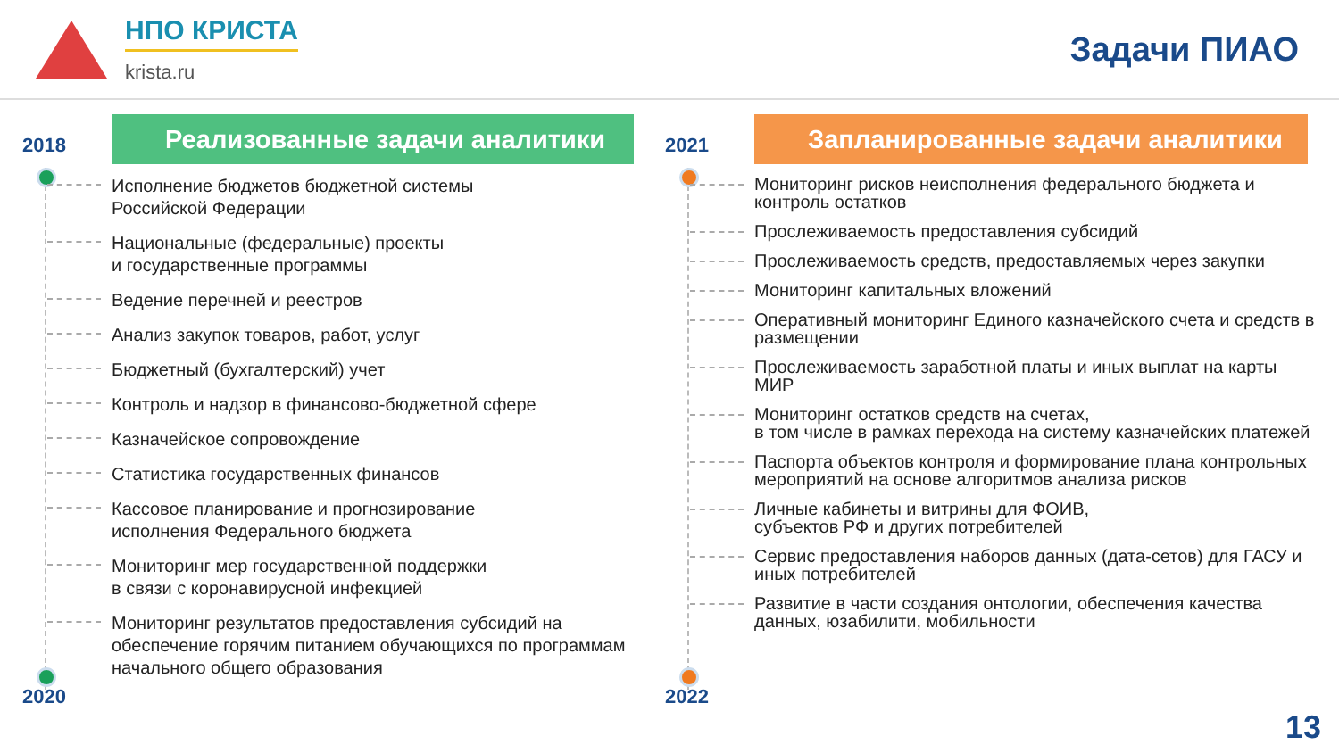НПО КРИСТА
krista.ru
Задачи ПИАО
2018
2020
Реализованные задачи аналитики
Исполнение бюджетов бюджетной системы
Российской Федерации
Национальные (федеральные) проекты
и государственные программы
Ведение перечней и реестров
Анализ закупок товаров, работ, услуг
Бюджетный (бухгалтерский) учет
Контроль и надзор в финансово-бюджетной сфере
Казначейское сопровождение
Статистика государственных финансов
Кассовое планирование и прогнозирование
исполнения Федерального бюджета
Мониторинг мер государственной поддержки
в связи с коронавирусной инфекцией
Мониторинг результатов предоставления субсидий на обеспечение горячим питанием обучающихся по программам начального общего образования
2021
2022
Запланированные задачи аналитики
Мониторинг рисков неисполнения федерального бюджета и контроль остатков
Прослеживаемость предоставления субсидий
Прослеживаемость средств, предоставляемых через закупки
Мониторинг капитальных вложений
Оперативный мониторинг Единого казначейского счета и средств в размещении
Прослеживаемость заработной платы и иных выплат на карты МИР
Мониторинг остатков средств на счетах,
в том числе в рамках перехода на систему казначейских платежей
Паспорта объектов контроля и формирование плана контрольных мероприятий на основе алгоритмов анализа рисков
Личные кабинеты и витрины для ФОИВ,
субъектов РФ и других потребителей
Сервис предоставления наборов данных (дата-сетов) для ГАСУ и иных потребителей
Развитие в части создания онтологии, обеспечения качества данных, юзабилити, мобильности
13